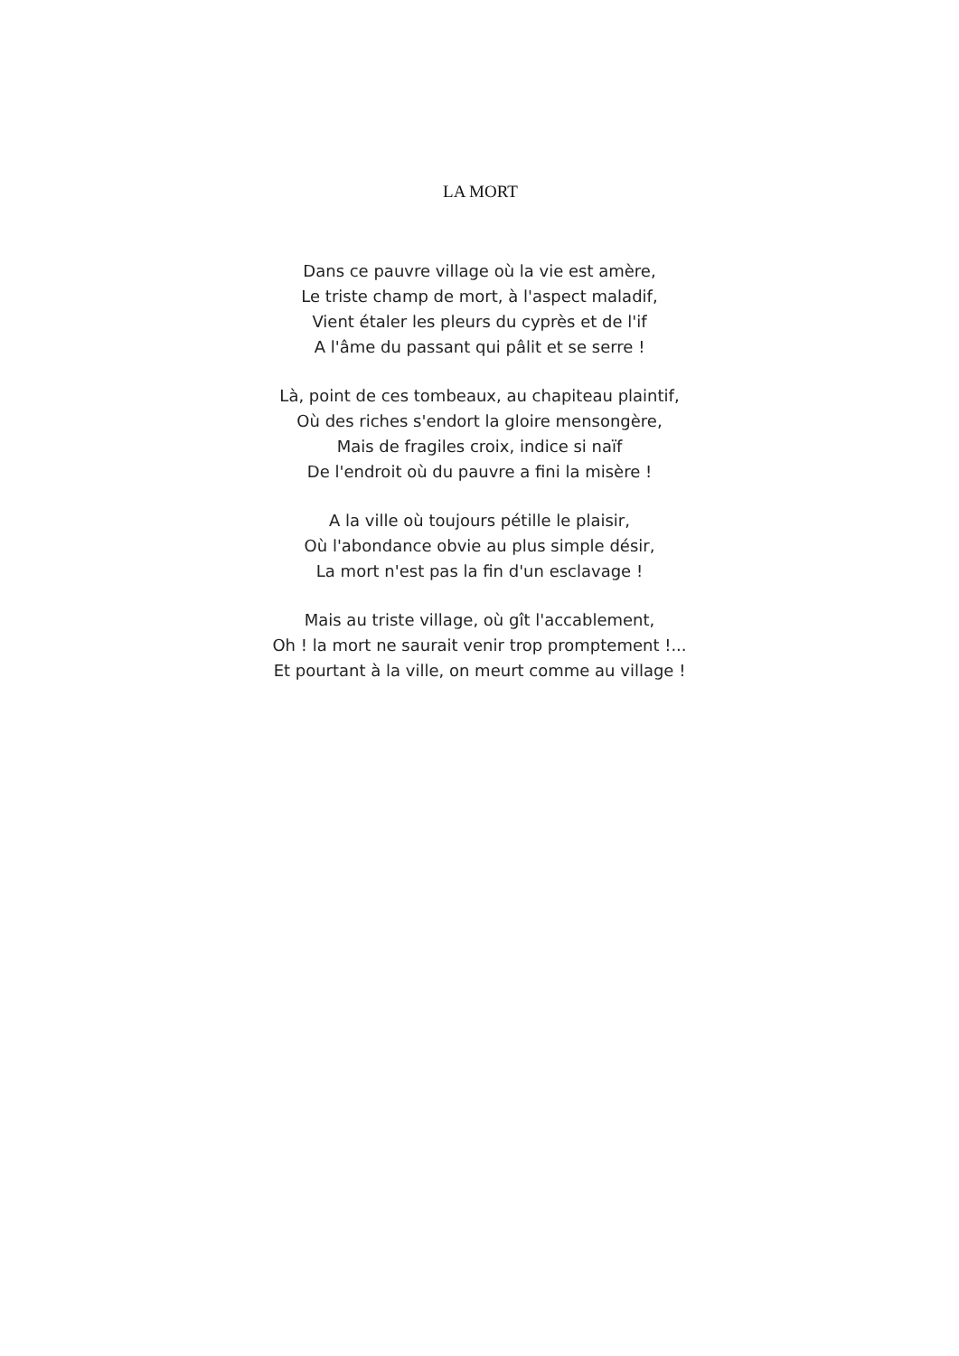LA MORT
Dans ce pauvre village où la vie est amère,
Le triste champ de mort, à l'aspect maladif,
Vient étaler les pleurs du cyprès et de l'if
A l'âme du passant qui pâlit et se serre !
Là, point de ces tombeaux, au chapiteau plaintif,
Où des riches s'endort la gloire mensongère,
Mais de fragiles croix, indice si naïf
De l'endroit où du pauvre a fini la misère !
A la ville où toujours pétille le plaisir,
Où l'abondance obvie au plus simple désir,
La mort n'est pas la fin d'un esclavage !
Mais au triste village, où gît l'accablement,
Oh ! la mort ne saurait venir trop promptement !...
Et pourtant à la ville, on meurt comme au village !